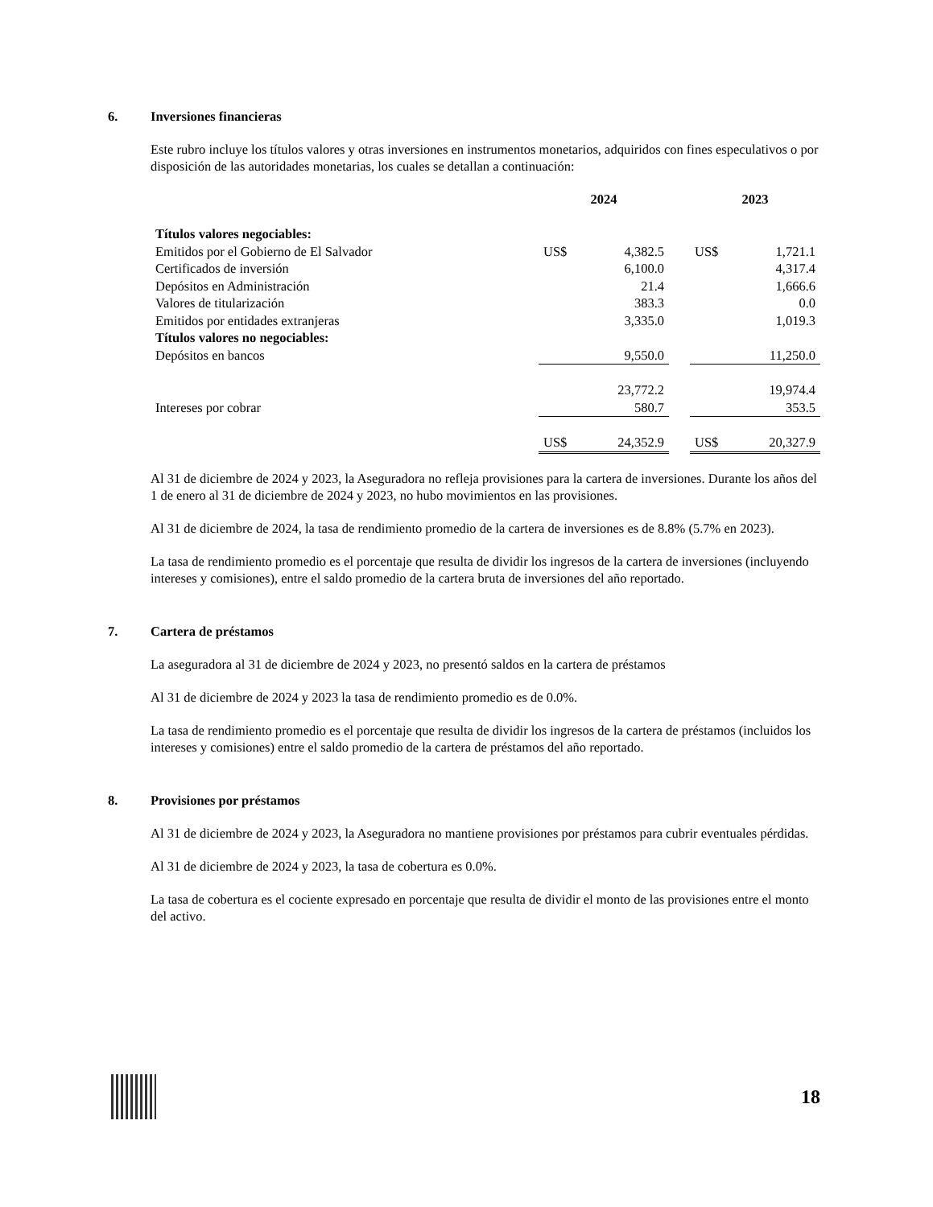6. Inversiones financieras
Este rubro incluye los títulos valores y otras inversiones en instrumentos monetarios, adquiridos con fines especulativos o por disposición de las autoridades monetarias, los cuales se detallan a continuación:
| | 2024 | | | 2023 | |
| Títulos valores negociables: | | | | | |
| Emitidos por el Gobierno de El Salvador | US$ | 4,382.5 | | US$ | 1,721.1 |
| Certificados de inversión | | 6,100.0 | | | 4,317.4 |
| Depósitos en Administración | | 21.4 | | | 1,666.6 |
| Valores de titularización | | 383.3 | | | 0.0 |
| Emitidos por entidades extranjeras | | 3,335.0 | | | 1,019.3 |
| Títulos valores no negociables: | | | | | |
| Depósitos en bancos | | 9,550.0 | | | 11,250.0 |
| | | 23,772.2 | | | 19,974.4 |
| Intereses por cobrar | | 580.7 | | | 353.5 |
| | US$ | 24,352.9 | | US$ | 20,327.9 |
Al 31 de diciembre de 2024 y 2023, la Aseguradora no refleja provisiones para la cartera de inversiones. Durante los años del 1 de enero al 31 de diciembre de 2024 y 2023, no hubo movimientos en las provisiones.
Al 31 de diciembre de 2024, la tasa de rendimiento promedio de la cartera de inversiones es de 8.8% (5.7% en 2023).
La tasa de rendimiento promedio es el porcentaje que resulta de dividir los ingresos de la cartera de inversiones (incluyendo intereses y comisiones), entre el saldo promedio de la cartera bruta de inversiones del año reportado.
7. Cartera de préstamos
La aseguradora al 31 de diciembre de 2024 y 2023, no presentó saldos en la cartera de préstamos
Al 31 de diciembre de 2024 y 2023 la tasa de rendimiento promedio es de 0.0%.
La tasa de rendimiento promedio es el porcentaje que resulta de dividir los ingresos de la cartera de préstamos (incluidos los intereses y comisiones) entre el saldo promedio de la cartera de préstamos del año reportado.
8. Provisiones por préstamos
Al 31 de diciembre de 2024 y 2023, la Aseguradora no mantiene provisiones por préstamos para cubrir eventuales pérdidas.
Al 31 de diciembre de 2024 y 2023, la tasa de cobertura es 0.0%.
La tasa de cobertura es el cociente expresado en porcentaje que resulta de dividir el monto de las provisiones entre el monto del activo.
18